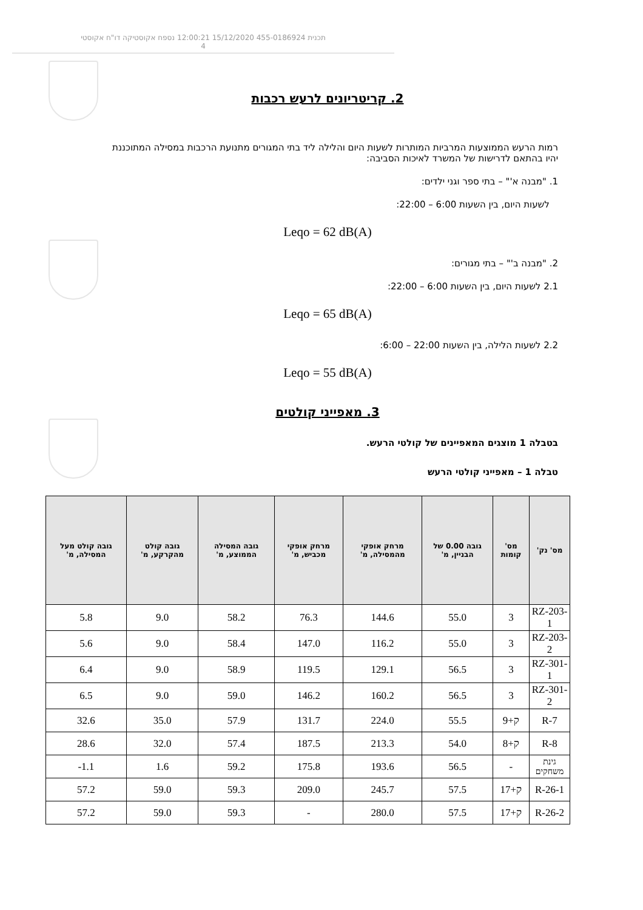תכנית 455-0186924 15/12/2020 12:00:21 נספח אקוסטיקה דו"ח אקוסטי
4
2. קריטריונים לרעש רכבות
רמות הרעש הממוצעות המרביות המותרות לשעות היום והלילה ליד בתי המגורים מתנועת הרכבות במסילה המתוכננת יהיו בהתאם לדרישות של המשרד לאיכות הסביבה:
1. "מבנה א'" – בתי ספר וגני ילדים:
לשעות היום, בין השעות 6:00 – 22:00:
Leqo = 62 dB(A)
2. "מבנה ב'" – בתי מגורים:
2.1 לשעות היום, בין השעות 6:00 – 22:00:
Leqo = 65 dB(A)
2.2 לשעות הלילה, בין השעות 22:00 – 6:00:
Leqo = 55 dB(A)
3. מאפייני קולטים
בטבלה 1 מוצגים המאפיינים של קולטי הרעש.
טבלה 1 – מאפייני קולטי הרעש
| מס' נק' | מס' קומות | גובה 0.00 של הבניין, מ' | מרחק אופקי מהמסילה, מ' | מרחק אופקי מכביש, מ' | גובה המסילה הממוצע, מ' | גובה קולט מהקרקע, מ' | גובה קולט מעל המסילה, מ' |
| --- | --- | --- | --- | --- | --- | --- | --- |
| RZ-203-1 | 3 | 55.0 | 144.6 | 76.3 | 58.2 | 9.0 | 5.8 |
| RZ-203-2 | 3 | 55.0 | 116.2 | 147.0 | 58.4 | 9.0 | 5.6 |
| RZ-301-1 | 3 | 56.5 | 129.1 | 119.5 | 58.9 | 9.0 | 6.4 |
| RZ-301-2 | 3 | 56.5 | 160.2 | 146.2 | 59.0 | 9.0 | 6.5 |
| R-7 | ק+9 | 55.5 | 224.0 | 131.7 | 57.9 | 35.0 | 32.6 |
| R-8 | ק+8 | 54.0 | 213.3 | 187.5 | 57.4 | 32.0 | 28.6 |
| גינת משחקים | - | 56.5 | 193.6 | 175.8 | 59.2 | 1.6 | 1.1- |
| R-26-1 | ק+17 | 57.5 | 245.7 | 209.0 | 59.3 | 59.0 | 57.2 |
| R-26-2 | ק+17 | 57.5 | 280.0 | - | 59.3 | 59.0 | 57.2 |